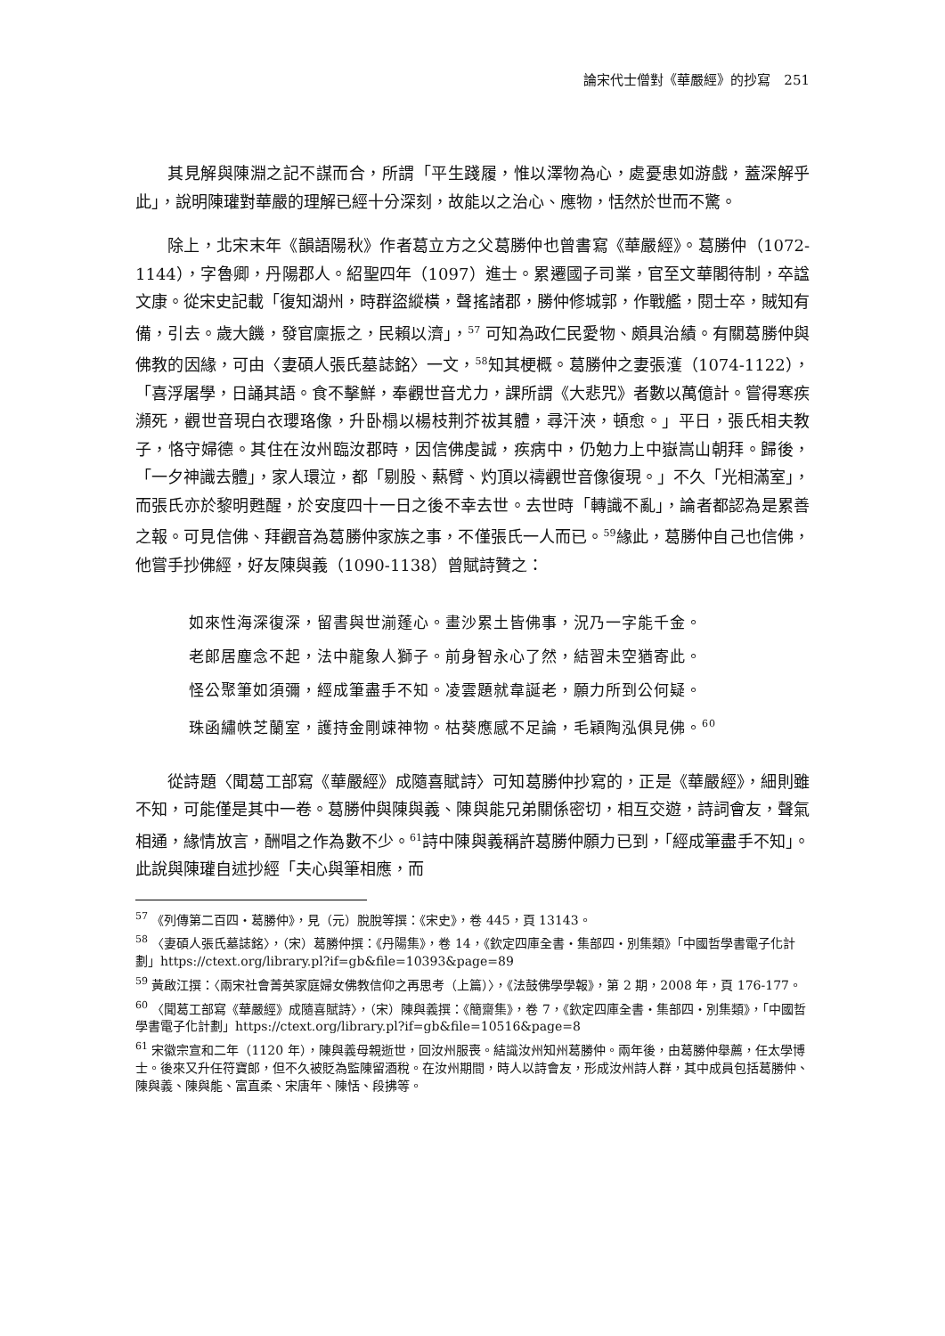論宋代士僧對《華嚴經》的抄寫　251
其見解與陳淵之記不謀而合，所謂「平生踐履，惟以澤物為心，處憂患如游戲，蓋深解乎此」，說明陳瓘對華嚴的理解已經十分深刻，故能以之治心、應物，恬然於世而不驚。
除上，北宋末年《韻語陽秋》作者葛立方之父葛勝仲也曾書寫《華嚴經》。葛勝仲（1072-1144），字魯卿，丹陽郡人。紹聖四年（1097）進士。累遷國子司業，官至文華閣待制，卒諡文康。從宋史記載「復知湖州，時群盜縱橫，聲搖諸郡，勝仲修城郭，作戰艦，閱士卒，賊知有備，引去。歲大饑，發官廩振之，民賴以濟」，<sup>57</sup> 可知為政仁民愛物、頗具治績。有關葛勝仲與佛教的因緣，可由〈妻碩人張氏墓誌銘〉一文，<sup>58</sup>知其梗概。葛勝仲之妻張濩（1074-1122），「喜浮屠學，日誦其語。食不擊鮮，奉觀世音尤力，課所謂《大悲咒》者數以萬億計。嘗得寒疾瀕死，觀世音現白衣瓔珞像，升卧榻以楊枝荆芥祓其體，尋汗浹，頓愈。」平日，張氏相夫教子，恪守婦德。其住在汝州臨汝郡時，因信佛虔誠，疾病中，仍勉力上中嶽嵩山朝拜。歸後，「一夕神識去體」，家人環泣，都「剔股、爇臂、灼頂以禱觀世音像復現。」不久「光相滿室」，而張氏亦於黎明甦醒，於安度四十一日之後不幸去世。去世時「轉識不亂」，論者都認為是累善之報。可見信佛、拜觀音為葛勝仲家族之事，不僅張氏一人而已。<sup>59</sup>緣此，葛勝仲自己也信佛，他嘗手抄佛經，好友陳與義（1090-1138）曾賦詩贊之：
如來性海深復深，留書與世湔蓬心。畫沙累土皆佛事，況乃一字能千金。
老郎居塵念不起，法中龍象人獅子。前身智永心了然，結習未空猶寄此。
怪公聚筆如須彌，經成筆盡手不知。凌雲題就韋誕老，願力所到公何疑。
珠函繡帙芝蘭室，護持金剛竦神物。枯葵應感不足論，毛穎陶泓俱見佛。<sup>60</sup>
從詩題〈聞葛工部寫《華嚴經》成隨喜賦詩〉可知葛勝仲抄寫的，正是《華嚴經》，細則雖不知，可能僅是其中一卷。葛勝仲與陳與義、陳與能兄弟關係密切，相互交遊，詩詞會友，聲氣相通，緣情放言，酬唱之作為數不少。<sup>61</sup>詩中陳與義稱許葛勝仲願力已到，「經成筆盡手不知」。此說與陳瓘自述抄經「夫心與筆相應，而
<sup>57</sup> 《列傳第二百四・葛勝仲》，見（元）脫脫等撰：《宋史》，卷 445，頁 13143。
<sup>58</sup> 〈妻碩人張氏墓誌銘〉，（宋）葛勝仲撰：《丹陽集》，卷 14，《欽定四庫全書・集部四・別集類》「中國哲學書電子化計劃」https://ctext.org/library.pl?if=gb&file=10393&page=89
<sup>59</sup> 黃啟江撰：〈兩宋社會菁英家庭婦女佛教信仰之再思考（上篇）〉，《法鼓佛學學報》，第 2 期，2008 年，頁 176-177。
<sup>60</sup> 〈聞葛工部寫《華嚴經》成隨喜賦詩〉，（宋）陳與義撰：《簡齋集》，卷 7，《欽定四庫全書・集部四・別集類》，「中國哲學書電子化計劃」https://ctext.org/library.pl?if=gb&file=10516&page=8
<sup>61</sup> 宋徽宗宣和二年（1120 年），陳與義母親逝世，回汝州服喪。結識汝州知州葛勝仲。兩年後，由葛勝仲舉薦，任太學博士。後來又升任符寶郎，但不久被貶為監陳留酒稅。在汝州期間，時人以詩會友，形成汝州詩人群，其中成員包括葛勝仲、陳與義、陳與能、富直柔、宋唐年、陳恬、段拂等。